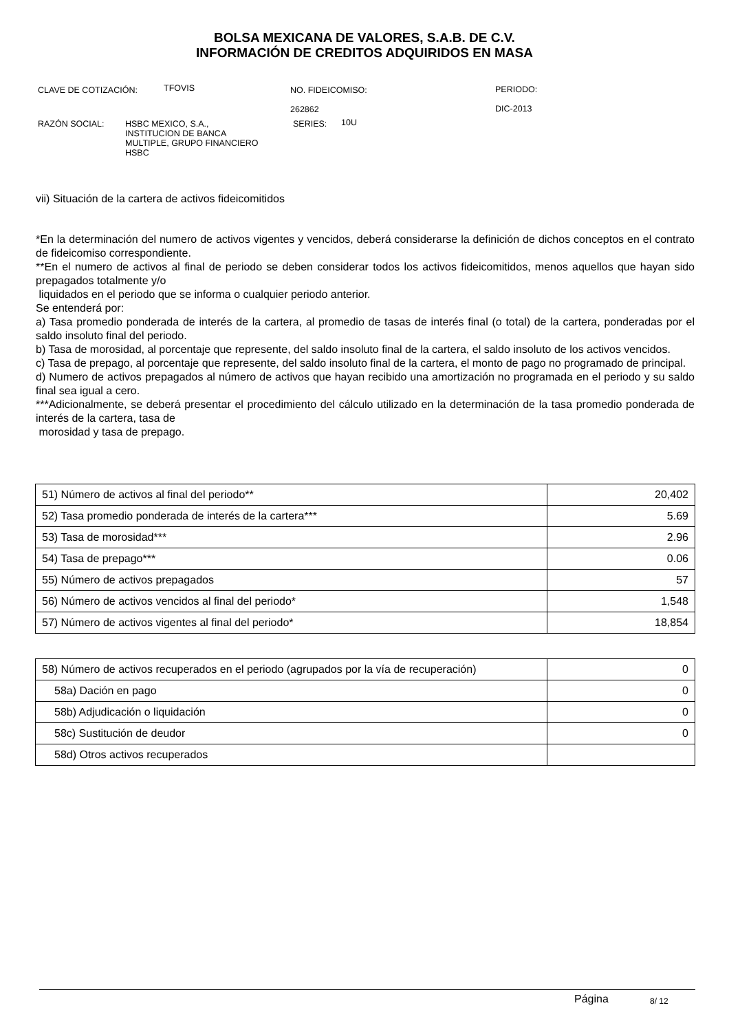BOLSA MEXICANA DE VALORES, S.A.B. DE C.V.
INFORMACIÓN DE CREDITOS ADQUIRIDOS EN MASA
CLAVE DE COTIZACIÓN: TFOVIS
NO. FIDEICOMISO:
262862
PERIODO:
DIC-2013
RAZÓN SOCIAL:
HSBC MEXICO, S.A.,
INSTITUCION DE BANCA
MULTIPLE, GRUPO FINANCIERO
HSBC
SERIES: 10U
vii) Situación de la cartera de activos fideicomitidos
*En la determinación del numero de activos vigentes y vencidos, deberá considerarse la definición de dichos conceptos en el contrato de fideicomiso correspondiente.
**En el numero de activos al final de periodo se deben considerar todos los activos fideicomitidos, menos aquellos que hayan sido prepagados totalmente y/o
liquidados en el periodo que se informa o cualquier periodo anterior.
Se entenderá por:
a) Tasa promedio ponderada de interés de la cartera, al promedio de tasas de interés final (o total) de la cartera, ponderadas por el saldo insoluto final del periodo.
b) Tasa de morosidad, al porcentaje que represente, del saldo insoluto final de la cartera, el saldo insoluto de los activos vencidos.
c) Tasa de prepago, al porcentaje que represente, del saldo insoluto final de la cartera, el monto de pago no programado de principal.
d) Numero de activos prepagados al número de activos que hayan recibido una amortización no programada en el periodo y su saldo final sea igual a cero.
***Adicionalmente, se deberá presentar el procedimiento del cálculo utilizado en la determinación de la tasa promedio ponderada de interés de la cartera, tasa de
morosidad y tasa de prepago.
| 51) Número de activos al final del periodo** | 20,402 |
| 52) Tasa promedio ponderada de interés de la cartera*** | 5.69 |
| 53) Tasa de morosidad*** | 2.96 |
| 54) Tasa de prepago*** | 0.06 |
| 55) Número de activos prepagados | 57 |
| 56) Número de activos vencidos al final del periodo* | 1,548 |
| 57) Número de activos vigentes al final del periodo* | 18,854 |
| 58) Número de activos recuperados en el periodo (agrupados por la vía de recuperación) | 0 |
| 58a) Dación en pago | 0 |
| 58b) Adjudicación o liquidación | 0 |
| 58c) Sustitución de deudor | 0 |
| 58d) Otros activos recuperados | |
Página 8/ 12